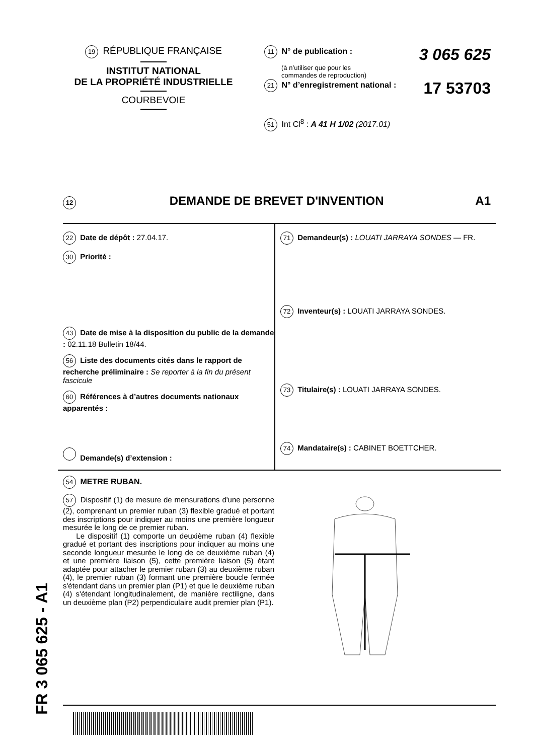19 RÉPUBLIQUE FRANÇAISE
INSTITUT NATIONAL
DE LA PROPRIÉTÉ INDUSTRIELLE
COURBEVOIE
11 N° de publication : 3 065 625
(à n’utiliser que pour les
commandes de reproduction)
21 N° d’enregistrement national : 17 53703
51 Int Cl<sup>8</sup> : A 41 H 1/02 (2017.01)
12 DEMANDE DE BREVET D'INVENTION A1
22 Date de dépôt : 27.04.17.
30 Priorité :
43 Date de mise à la disposition du public de la demande : 02.11.18 Bulletin 18/44.
56 Liste des documents cités dans le rapport de recherche préliminaire : Se reporter à la fin du présent fascicule
60 Références à d’autres documents nationaux apparentés :
Demande(s) d’extension :
71 Demandeur(s) : LOUATI JARRAYA SONDES — FR.
72 Inventeur(s) : LOUATI JARRAYA SONDES.
73 Titulaire(s) : LOUATI JARRAYA SONDES.
74 Mandataire(s) : CABINET BOETTCHER.
54 METRE RUBAN.
57 Dispositif (1) de mesure de mensurations d'une personne (2), comprenant un premier ruban (3) flexible gradué et portant des inscriptions pour indiquer au moins une première longueur mesurée le long de ce premier ruban.
Le dispositif (1) comporte un deuxième ruban (4) flexible gradué et portant des inscriptions pour indiquer au moins une seconde longueur mesurée le long de ce deuxième ruban (4) et une première liaison (5), cette première liaison (5) étant adaptée pour attacher le premier ruban (3) au deuxième ruban (4), le premier ruban (3) formant une première boucle fermée s'étendant dans un premier plan (P1) et que le deuxième ruban (4) s'étendant longitudinalement, de manière rectiligne, dans un deuxième plan (P2) perpendiculaire audit premier plan (P1).
FR 3 065 625 - A1